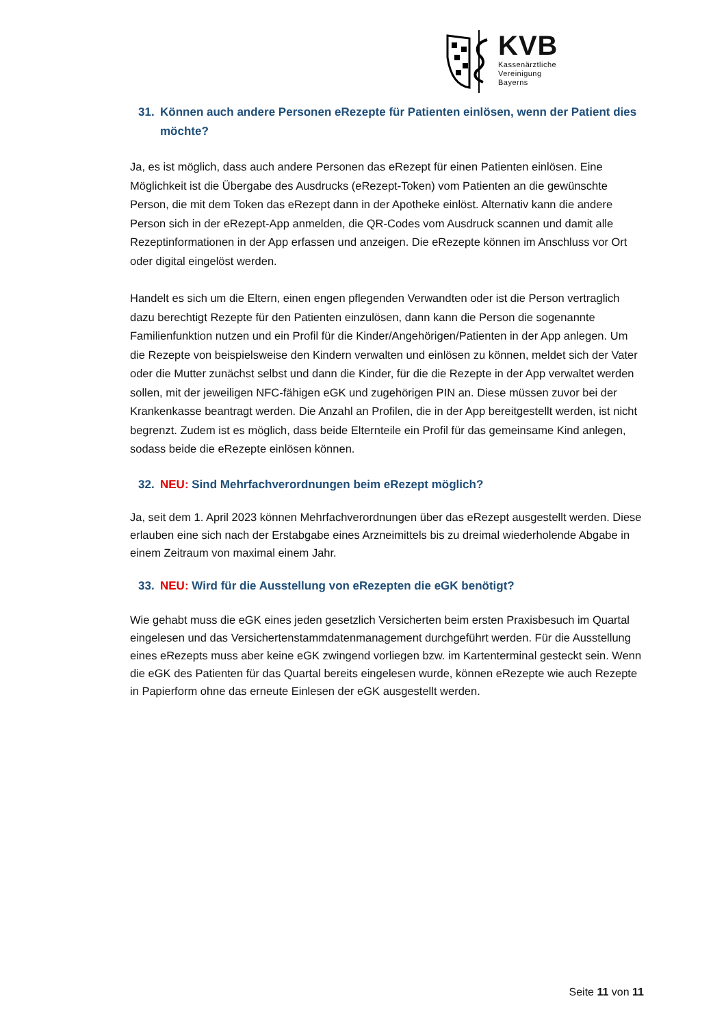KVB
Kassenärztliche
Vereinigung
Bayerns
31. Können auch andere Personen eRezepte für Patienten einlösen, wenn der Patient dies möchte?
Ja, es ist möglich, dass auch andere Personen das eRezept für einen Patienten einlösen. Eine Möglichkeit ist die Übergabe des Ausdrucks (eRezept-Token) vom Patienten an die gewünschte Person, die mit dem Token das eRezept dann in der Apotheke einlöst. Alternativ kann die andere Person sich in der eRezept-App anmelden, die QR-Codes vom Ausdruck scannen und damit alle Rezeptinformationen in der App erfassen und anzeigen. Die eRezepte können im Anschluss vor Ort oder digital eingelöst werden.
Handelt es sich um die Eltern, einen engen pflegenden Verwandten oder ist die Person vertraglich dazu berechtigt Rezepte für den Patienten einzulösen, dann kann die Person die sogenannte Familienfunktion nutzen und ein Profil für die Kinder/Angehörigen/Patienten in der App anlegen. Um die Rezepte von beispielsweise den Kindern verwalten und einlösen zu können, meldet sich der Vater oder die Mutter zunächst selbst und dann die Kinder, für die die Rezepte in der App verwaltet werden sollen, mit der jeweiligen NFC-fähigen eGK und zugehörigen PIN an. Diese müssen zuvor bei der Krankenkasse beantragt werden. Die Anzahl an Profilen, die in der App bereitgestellt werden, ist nicht begrenzt. Zudem ist es möglich, dass beide Elternteile ein Profil für das gemeinsame Kind anlegen, sodass beide die eRezepte einlösen können.
32. NEU: Sind Mehrfachverordnungen beim eRezept möglich?
Ja, seit dem 1. April 2023 können Mehrfachverordnungen über das eRezept ausgestellt werden. Diese erlauben eine sich nach der Erstabgabe eines Arzneimittels bis zu dreimal wiederholende Abgabe in einem Zeitraum von maximal einem Jahr.
33. NEU: Wird für die Ausstellung von eRezepten die eGK benötigt?
Wie gehabt muss die eGK eines jeden gesetzlich Versicherten beim ersten Praxisbesuch im Quartal eingelesen und das Versichertenstammdatenmanagement durchgeführt werden. Für die Ausstellung eines eRezepts muss aber keine eGK zwingend vorliegen bzw. im Kartenterminal gesteckt sein. Wenn die eGK des Patienten für das Quartal bereits eingelesen wurde, können eRezepte wie auch Rezepte in Papierform ohne das erneute Einlesen der eGK ausgestellt werden.
Seite 11 von 11